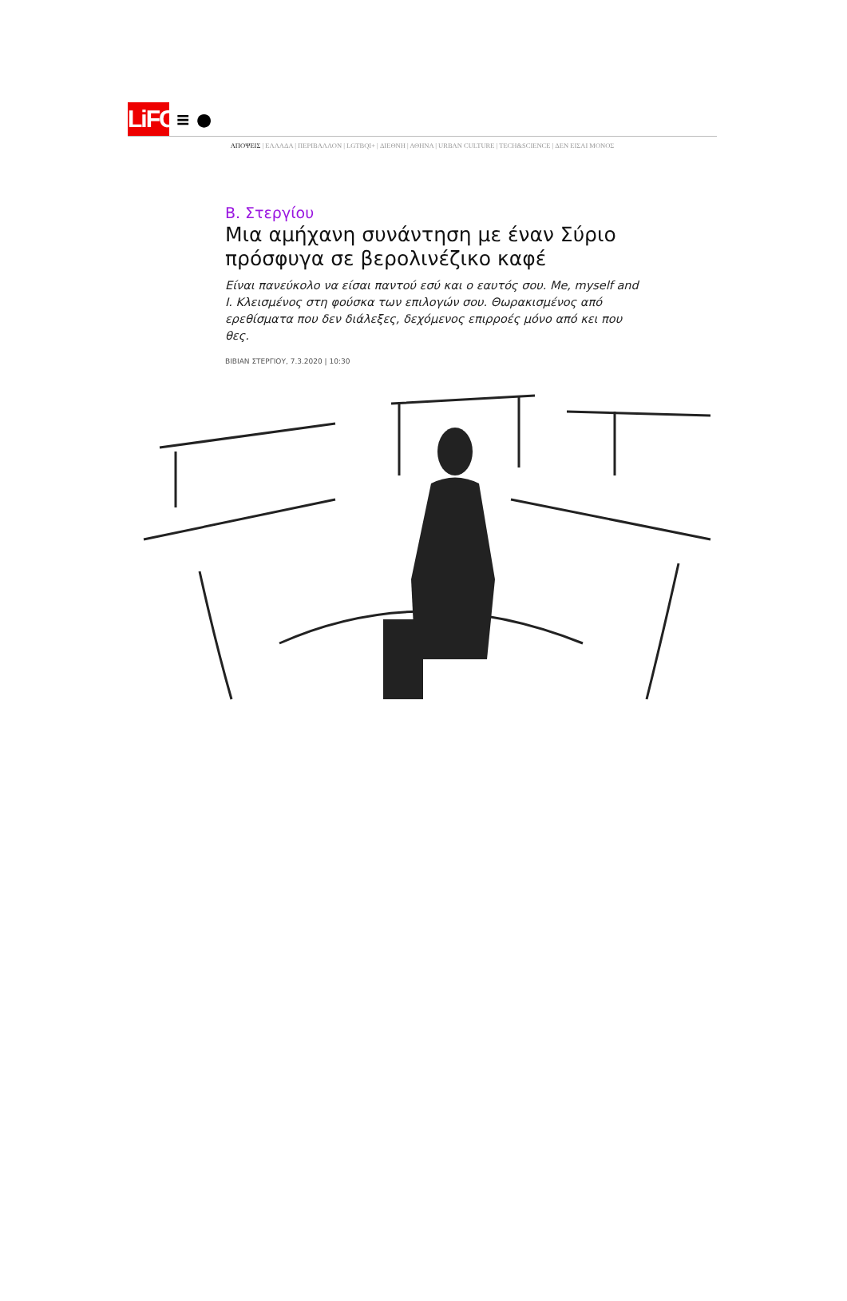LiFO
≡ ●
ΑΠΟΨΕΙΣ | ΕΛΛΑΔΑ | ΠΕΡΙΒΑΛΛΟΝ | LGTBQI+ | ΔΙΕΘΝΗ | ΑΘΗΝΑ | URBAN CULTURE | TECH&SCIENCE | ΔΕΝ ΕΙΣΑΙ ΜΟΝΟΣ
Β. Στεργίου
Μια αμήχανη συνάντηση με έναν Σύριο πρόσφυγα σε βερολινέζικο καφέ
Είναι πανεύκολο να είσαι παντού εσύ και ο εαυτός σου. Me, myself and I. Κλεισμένος στη φούσκα των επιλογών σου. Θωρακισμένος από ερεθίσματα που δεν διάλεξες, δεχόμενος επιρροές μόνο από κει που θες.
ΒΙΒΙΑΝ ΣΤΕΡΓΙΟΥ, 7.3.2020 | 10:30